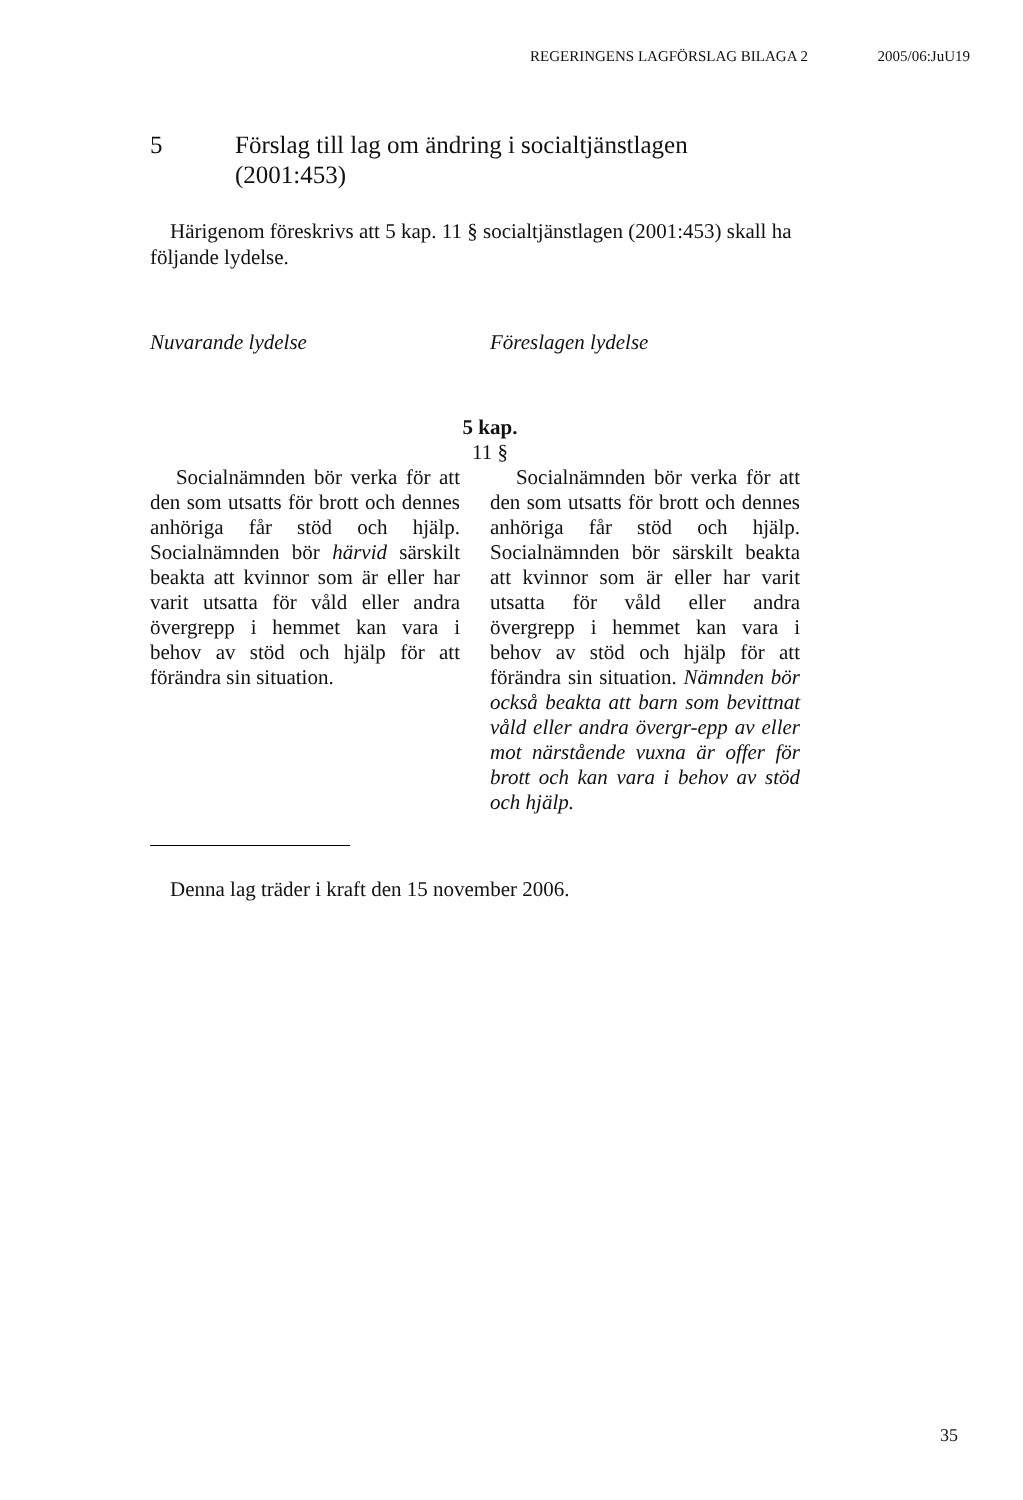REGERINGENS LAGFÖRSLAG BILAGA 2 2005/06:JuU19
5 Förslag till lag om ändring i socialtjänstlagen
(2001:453)
Härigenom föreskrivs att 5 kap. 11 § socialtjänstlagen (2001:453) skall ha följande lydelse.
| Nuvarande lydelse | | Föreslagen lydelse |
| --- | --- | --- |
| 5 kap. 11 § | | |
| Socialnämnden bör verka för att den som utsatts för brott och dennes anhöriga får stöd och hjälp. Socialnämnden bör härvid särskilt beakta att kvinnor som är eller har varit utsatta för våld eller andra övergrepp i hemmet kan vara i behov av stöd och hjälp för att förändra sin situation. | | Socialnämnden bör verka för att den som utsatts för brott och dennes anhöriga får stöd och hjälp. Socialnämnden bör särskilt beakta att kvinnor som är eller har varit utsatta för våld eller andra övergrepp i hemmet kan vara i behov av stöd och hjälp för att förändra sin situation. Nämnden bör också beakta att barn som bevittnat våld eller andra övergr-epp av eller mot närstående vuxna är offer för brott och kan vara i behov av stöd och hjälp. |
Denna lag träder i kraft den 15 november 2006.
35